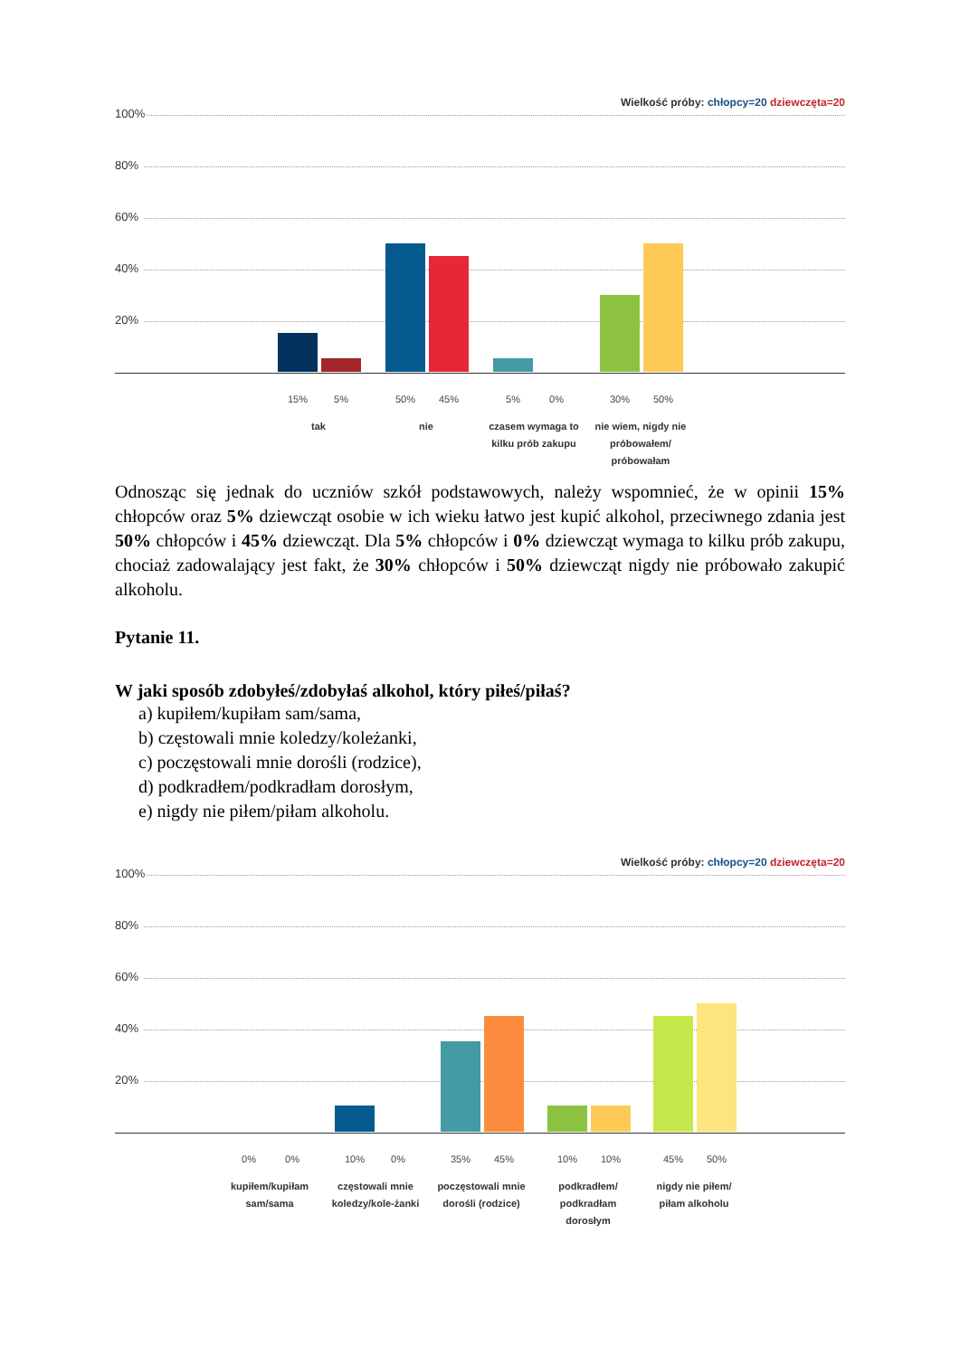Wielkość próby: chłopcy=20 dziewczęta=20
100%
80%
60%
40%
20%
15% 5% 50% 45% 5% 0% 30% 50%
tak nie
czasem wymaga to kilku prób zakupu
nie wiem, nigdy nie próbowałem/ próbowałam
Odnosząc się jednak do uczniów szkół podstawowych, należy wspomnieć, że w opinii 15% chłopców oraz 5% dziewcząt osobie w ich wieku łatwo jest kupić alkohol, przeciwnego zdania jest 50% chłopców i 45% dziewcząt. Dla 5% chłopców i 0% dziewcząt wymaga to kilku prób zakupu, chociaż zadowalający jest fakt, że 30% chłopców i 50% dziewcząt nigdy nie próbowało zakupić alkoholu.
Pytanie 11.
W jaki sposób zdobyłeś/zdobyłaś alkohol, który piłeś/piłaś?
a) kupiłem/kupiłam sam/sama,
b) częstowali mnie koledzy/koleżanki,
c) poczęstowali mnie dorośli (rodzice),
d) podkradłem/podkradłam dorosłym,
e) nigdy nie piłem/piłam alkoholu.
Wielkość próby: chłopcy=20 dziewczęta=20
100%
80%
60%
40%
20%
0% 0% 10% 0% 35% 45% 10% 10% 45% 50%
kupiłem/kupiłam sam/sama
częstowali mnie koledzy/kole-żanki
poczęstowali mnie dorośli (rodzice)
podkradłem/ podkradłam dorosłym
nigdy nie piłem/ piłam alkoholu